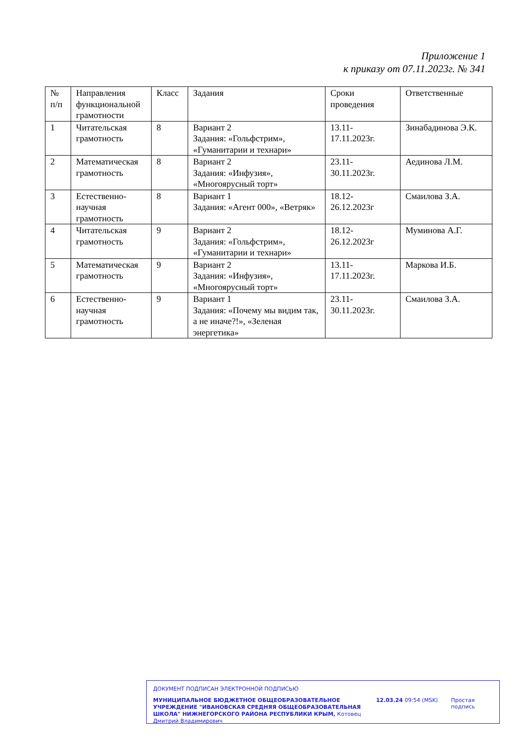Приложение 1
к приказу от 07.11.2023г. № 341
| № п/п | Направления функциональной грамотности | Класс | Задания | Сроки проведения | Ответственные |
| --- | --- | --- | --- | --- | --- |
| 1 | Читательская грамотность | 8 | Вариант 2 Задания: «Гольфстрим», «Гуманитарии и технари» | 13.11-17.11.2023г. | Зинабадинова Э.К. |
| 2 | Математическая грамотность | 8 | Вариант 2 Задания: «Инфузия», «Многоярусный торт» | 23.11-30.11.2023г. | Аединова Л.М. |
| 3 | Естественно-научная грамотность | 8 | Вариант 1 Задания: «Агент 000», «Ветряк» | 18.12-26.12.2023г | Смаилова З.А. |
| 4 | Читательская грамотность | 9 | Вариант 2 Задания: «Гольфстрим», «Гуманитарии и технари» | 18.12-26.12.2023г | Муминова А.Г. |
| 5 | Математическая грамотность | 9 | Вариант 2 Задания: «Инфузия», «Многоярусный торт» | 13.11-17.11.2023г. | Маркова И.Б. |
| 6 | Естественно-научная грамотность | 9 | Вариант 1 Задания: «Почему мы видим так, а не иначе?!», «Зеленая энергетика» | 23.11-30.11.2023г. | Смаилова З.А. |
ДОКУМЕНТ ПОДПИСАН ЭЛЕКТРОННОЙ ПОДПИСЬЮ
МУНИЦИПАЛЬНОЕ БЮДЖЕТНОЕ ОБЩЕОБРАЗОВАТЕЛЬНОЕ УЧРЕЖДЕНИЕ "ИВАНОВСКАЯ СРЕДНЯЯ ОБЩЕОБРАЗОВАТЕЛЬНАЯ ШКОЛА" НИЖНЕГОРСКОГО РАЙОНА РЕСПУБЛИКИ КРЫМ, Котовец Дмитрий Владимирович
12.03.24 09:54 (MSK) Простая подпись